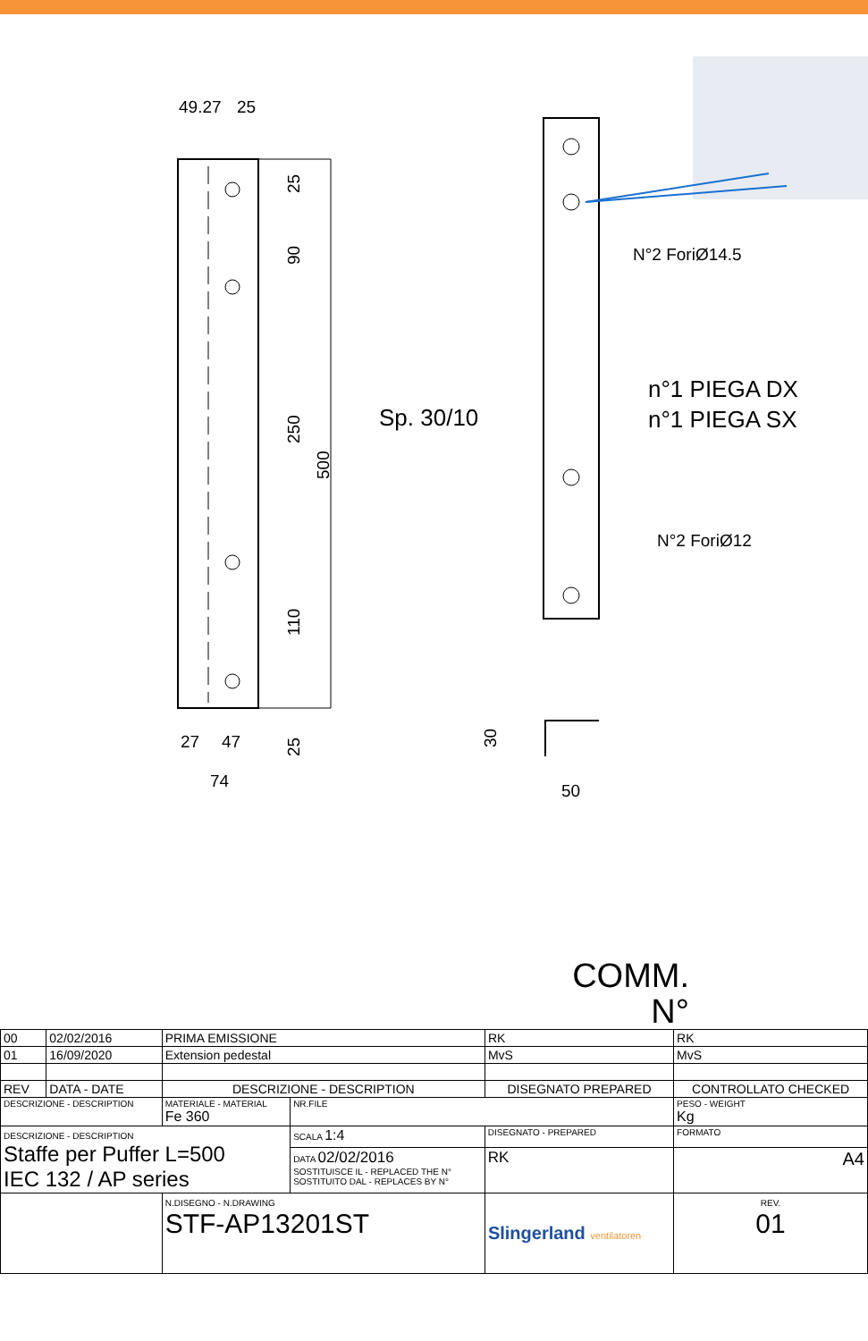49.27
25
27
47
74
25
90
250
500
110
25
N°2 ForiØ14.5
N°2 ForiØ12
Sp. 30/10
n°1 PIEGA DX
n°1 PIEGA SX
50
30
COMM.
N°
| 00 | 02/02/2016 | PRIMA EMISSIONE | | | | RK | RK | |
| 01 | 16/09/2020 | Extension pedestal | | | | MvS | MvS | |
| REV | DATA - DATE | DESCRIZIONE - DESCRIPTION | | | | DISEGNATO PREPARED | CONTROLLATO CHECKED | |
| DESCRIZIONE - DESCRIPTION | | | MATERIALE - MATERIAL Fe 360 | NR.FILE | | | PESO - WEIGHT Kg | |
| DESCRIZIONE - DESCRIPTION Staffe per Puffer L=500 IEC 132 / AP series | | | | SCALA 1:4 | DISEGNATO - PREPARED | | FORMATO | |
| | | | | DATA 02/02/2016 SOSTITUISCE IL - REPLACED THE N° SOSTITUITO DAL - REPLACES BY N° | RK | | A4 | |
| | | | N.DISEGNO - N.DRAWING STF-AP13201ST | | | Slingerland ventilatoren | | REV. 01 |